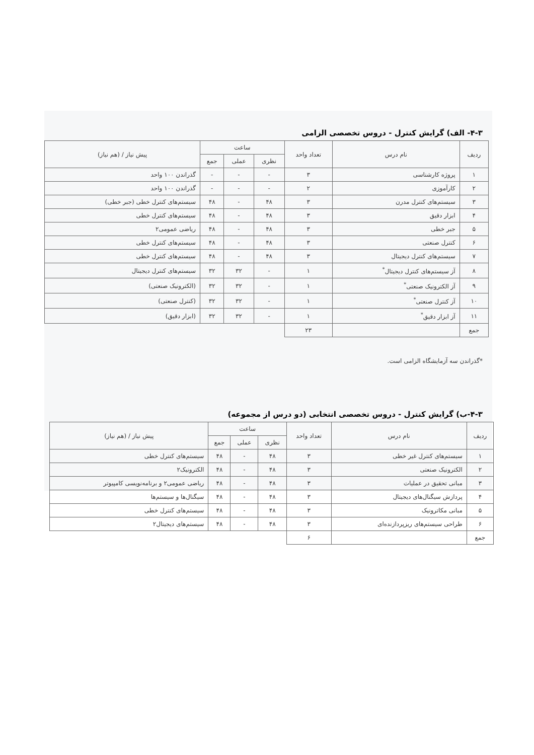۴-۳- الف) گرایش کنترل - دروس تخصصی الزامی
| ردیف | نام درس | تعداد واحد | ساعت | | | پیش نیاز / (هم نیاز) |
| --- | --- | --- | --- | --- | --- | --- |
| | | | نظری | عملی | جمع | |
| ۱ | پروژه کارشناسی | ۳ | - | - | - | گذراندن ۱۰۰ واحد |
| ۲ | کارآموزی | ۲ | - | - | - | گذراندن ۱۰۰ واحد |
| ۳ | سیستم‌های کنترل مدرن | ۳ | ۴۸ | - | ۴۸ | سیستم‌های کنترل خطی (جبر خطی) |
| ۴ | ابزار دقیق | ۳ | ۴۸ | - | ۴۸ | سیستم‌های کنترل خطی |
| ۵ | جبر خطی | ۳ | ۴۸ | - | ۴۸ | ریاضی عمومی۲ |
| ۶ | کنترل صنعتی | ۳ | ۴۸ | - | ۴۸ | سیستم‌های کنترل خطی |
| ۷ | سیستم‌های کنترل دیجیتال | ۳ | ۴۸ | - | ۴۸ | سیستم‌های کنترل خطی |
| ۸ | آز سیستم‌های کنترل دیجیتال<sup>*</sup> | ۱ | - | ۳۲ | ۳۲ | سیستم‌های کنترل دیجیتال |
| ۹ | آز الکترونیک صنعتی<sup>*</sup> | ۱ | - | ۳۲ | ۳۲ | (الکترونیک صنعتی) |
| ۱۰ | آز کنترل صنعتی<sup>*</sup> | ۱ | - | ۳۲ | ۳۲ | (کنترل صنعتی) |
| ۱۱ | آز ابزار دقیق<sup>*</sup> | ۱ | - | ۳۲ | ۳۲ | (ابزار دقیق) |
| جمع | | ۲۳ | | | | |
*گذراندن سه آزمایشگاه الزامی است.
۴-۳-ب) گرایش کنترل - دروس تخصصی انتخابی (دو درس از مجموعه)
| ردیف | نام درس | تعداد واحد | ساعت | | | پیش نیاز / (هم نیاز) |
| --- | --- | --- | --- | --- | --- | --- |
| | | | نظری | عملی | جمع | |
| ۱ | سیستم‌های کنترل غیر خطی | ۳ | ۴۸ | - | ۴۸ | سیستم‌های کنترل خطی |
| ۲ | الکترونیک صنعتی | ۳ | ۴۸ | - | ۴۸ | الکترونیک۲ |
| ۳ | مبانی تحقیق در عملیات | ۳ | ۴۸ | - | ۴۸ | ریاضی عمومی۲ و برنامه‌نویسی کامپیوتر |
| ۴ | پردازش سیگنال‌های دیجیتال | ۳ | ۴۸ | - | ۴۸ | سیگنال‌ها و سیستم‌ها |
| ۵ | مبانی مکاترونیک | ۳ | ۴۸ | - | ۴۸ | سیستم‌های کنترل خطی |
| ۶ | طراحی سیستم‌های ریزپردازنده‌ای | ۳ | ۴۸ | - | ۴۸ | سیستم‌های دیجیتال۲ |
| جمع | | ۶ | | | | |